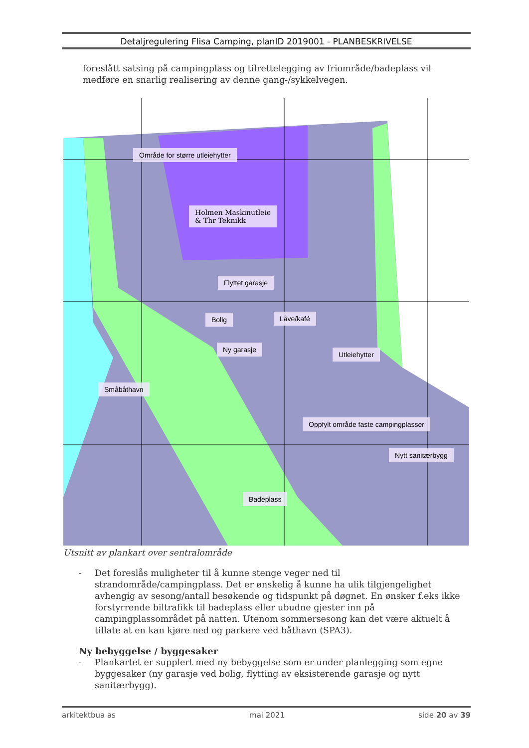Detaljregulering Flisa Camping, planID 2019001 - PLANBESKRIVELSE
foreslått satsing på campingplass og tilrettelegging av friområde/badeplass vil medføre en snarlig realisering av denne gang-/sykkelvegen.
Holmen Maskinutleie
& Thr Teknikk
Område for større utleiehytter
Flyttet garasje
Bolig Låve/kafé
Ny garasje
Utleiehytter
Småbåthavn
Oppfylt område faste campingplasser
Nytt sanitærbygg
Badeplass
Utsnitt av plankart over sentralområde
- Det foreslås muligheter til å kunne stenge veger ned til strandområde/campingplass. Det er ønskelig å kunne ha ulik tilgjengelighet avhengig av sesong/antall besøkende og tidspunkt på døgnet. En ønsker f.eks ikke forstyrrende biltrafikk til badeplass eller ubudne gjester inn på campingplassområdet på natten. Utenom sommersesong kan det være aktuelt å tillate at en kan kjøre ned og parkere ved båthavn (SPA3).
Ny bebyggelse / byggesaker
- Plankartet er supplert med ny bebyggelse som er under planlegging som egne byggesaker (ny garasje ved bolig, flytting av eksisterende garasje og nytt sanitærbygg).
arkitektbua as mai 2021 side 20 av 39